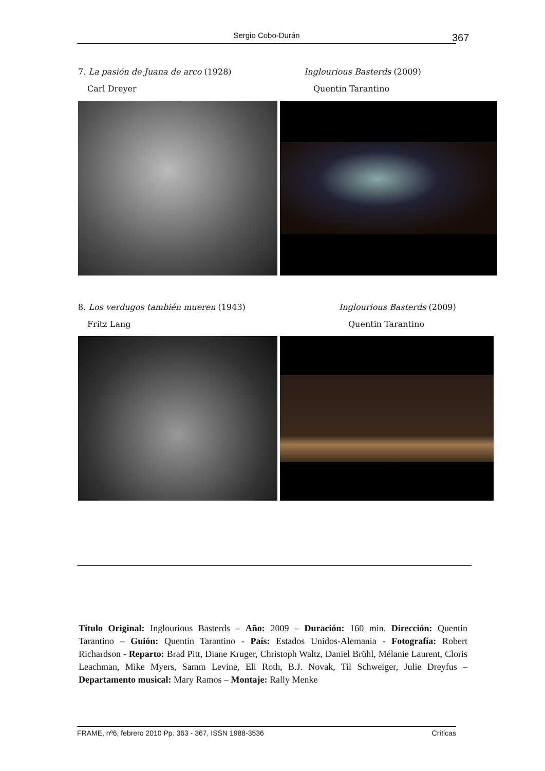Sergio Cobo-Durán 367
7. La pasión de Juana de arco (1928) Inglourious Basterds (2009)
Carl Dreyer Quentin Tarantino
8. Los verdugos también mueren (1943) Inglourious Basterds (2009)
Fritz Lang Quentin Tarantino
Título Original: Inglourious Basterds – Año: 2009 – Duración: 160 min. Dirección: Quentin Tarantino – Guión: Quentin Tarantino - País: Estados Unidos-Alemania - Fotografía: Robert Richardson - Reparto: Brad Pitt, Diane Kruger, Christoph Waltz, Daniel Brühl, Mélanie Laurent, Cloris Leachman, Mike Myers, Samm Levine, Eli Roth, B.J. Novak, Til Schweiger, Julie Dreyfus – Departamento musical: Mary Ramos – Montaje: Rally Menke
FRAME, nº6, febrero 2010 Pp. 363 - 367, ISSN 1988-3536 Críticas